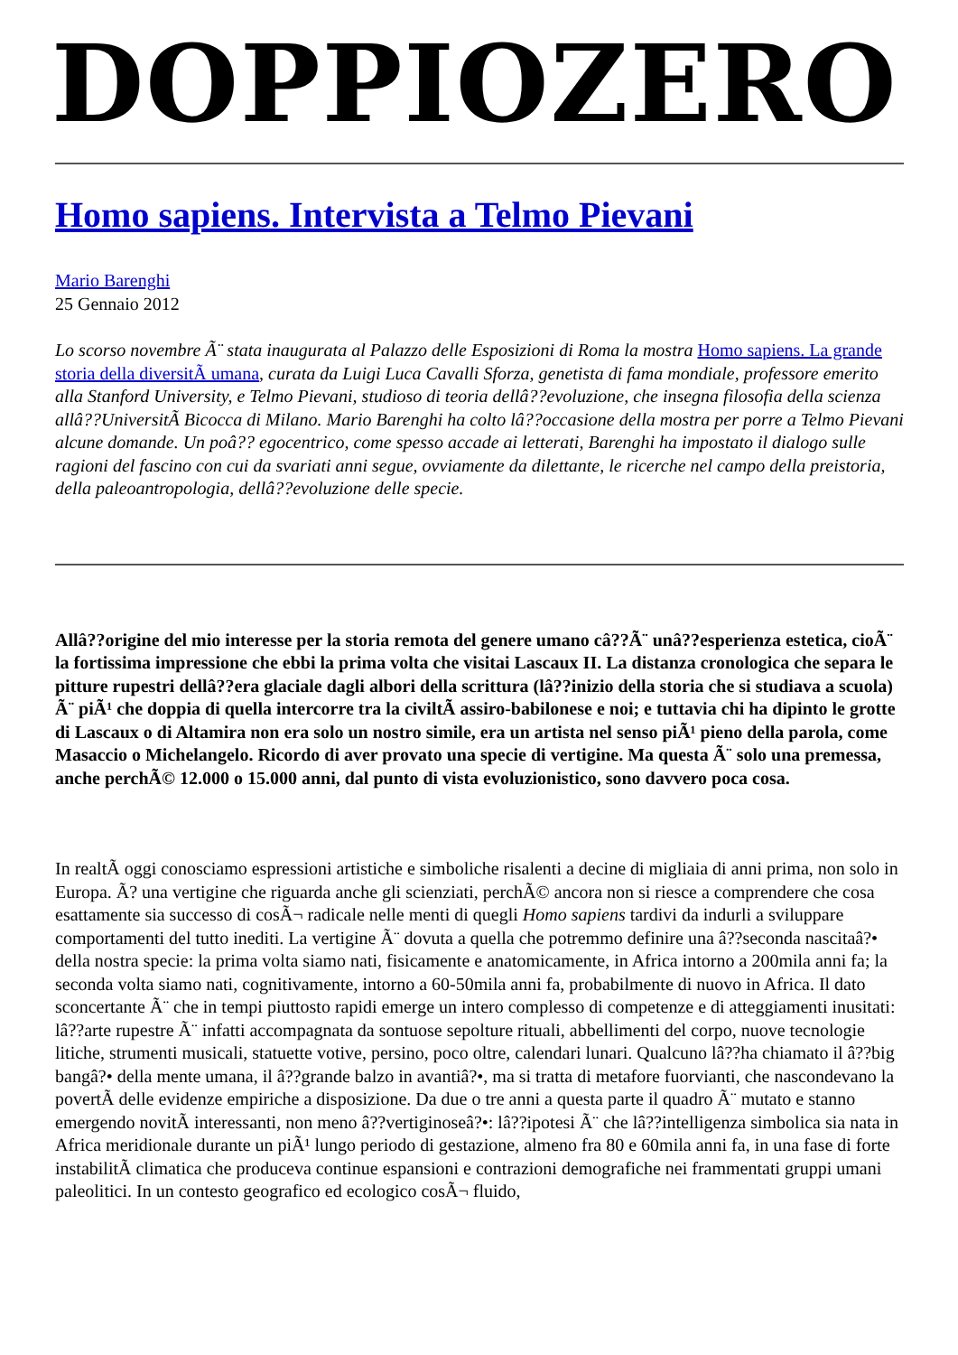DOPPIOZERO
Homo sapiens. Intervista a Telmo Pievani
Mario Barenghi
25 Gennaio 2012
Lo scorso novembre Ã¨ stata inaugurata al Palazzo delle Esposizioni di Roma la mostra Homo sapiens. La grande storia della diversitÃ umana, curata da Luigi Luca Cavalli Sforza, genetista di fama mondiale, professore emerito alla Stanford University, e Telmo Pievani, studioso di teoria dellâ??evoluzione, che insegna filosofia della scienza allâ??UniversitÃ Bicocca di Milano. Mario Barenghi ha colto lâ??occasione della mostra per porre a Telmo Pievani alcune domande. Un poâ?? egocentrico, come spesso accade ai letterati, Barenghi ha impostato il dialogo sulle ragioni del fascino con cui da svariati anni segue, ovviamente da dilettante, le ricerche nel campo della preistoria, della paleoantropologia, dellâ??evoluzione delle specie.
Allâ??origine del mio interesse per la storia remota del genere umano câ??Ã¨ unâ??esperienza estetica, cioÃ¨ la fortissima impressione che ebbi la prima volta che visitai Lascaux II. La distanza cronologica che separa le pitture rupestri dellâ??era glaciale dagli albori della scrittura (lâ??inizio della storia che si studiava a scuola) Ã¨ piÃ¹ che doppia di quella intercorre tra la civiltÃ assiro-babilonese e noi; e tuttavia chi ha dipinto le grotte di Lascaux o di Altamira non era solo un nostro simile, era un artista nel senso piÃ¹ pieno della parola, come Masaccio o Michelangelo. Ricordo di aver provato una specie di vertigine. Ma questa Ã¨ solo una premessa, anche perchÃ© 12.000 o 15.000 anni, dal punto di vista evoluzionistico, sono davvero poca cosa.
In realtÃ oggi conosciamo espressioni artistiche e simboliche risalenti a decine di migliaia di anni prima, non solo in Europa. Ã? una vertigine che riguarda anche gli scienziati, perchÃ© ancora non si riesce a comprendere che cosa esattamente sia successo di cosÃ¬ radicale nelle menti di quegli Homo sapiens tardivi da indurli a sviluppare comportamenti del tutto inediti. La vertigine Ã¨ dovuta a quella che potremmo definire una â??seconda nascitaâ?• della nostra specie: la prima volta siamo nati, fisicamente e anatomicamente, in Africa intorno a 200mila anni fa; la seconda volta siamo nati, cognitivamente, intorno a 60-50mila anni fa, probabilmente di nuovo in Africa. Il dato sconcertante Ã¨ che in tempi piuttosto rapidi emerge un intero complesso di competenze e di atteggiamenti inusitati: lâ??arte rupestre Ã¨ infatti accompagnata da sontuose sepolture rituali, abbellimenti del corpo, nuove tecnologie litiche, strumenti musicali, statuette votive, persino, poco oltre, calendari lunari. Qualcuno lâ??ha chiamato il â??big bangâ?• della mente umana, il â??grande balzo in avantiâ?•, ma si tratta di metafore fuorvianti, che nascondevano la povertÃ delle evidenze empiriche a disposizione. Da due o tre anni a questa parte il quadro Ã¨ mutato e stanno emergendo novitÃ interessanti, non meno â??vertiginoseâ?•: lâ??ipotesi Ã¨ che lâ??intelligenza simbolica sia nata in Africa meridionale durante un piÃ¹ lungo periodo di gestazione, almeno fra 80 e 60mila anni fa, in una fase di forte instabilitÃ climatica che produceva continue espansioni e contrazioni demografiche nei frammentati gruppi umani paleolitici. In un contesto geografico ed ecologico cosÃ¬ fluido,